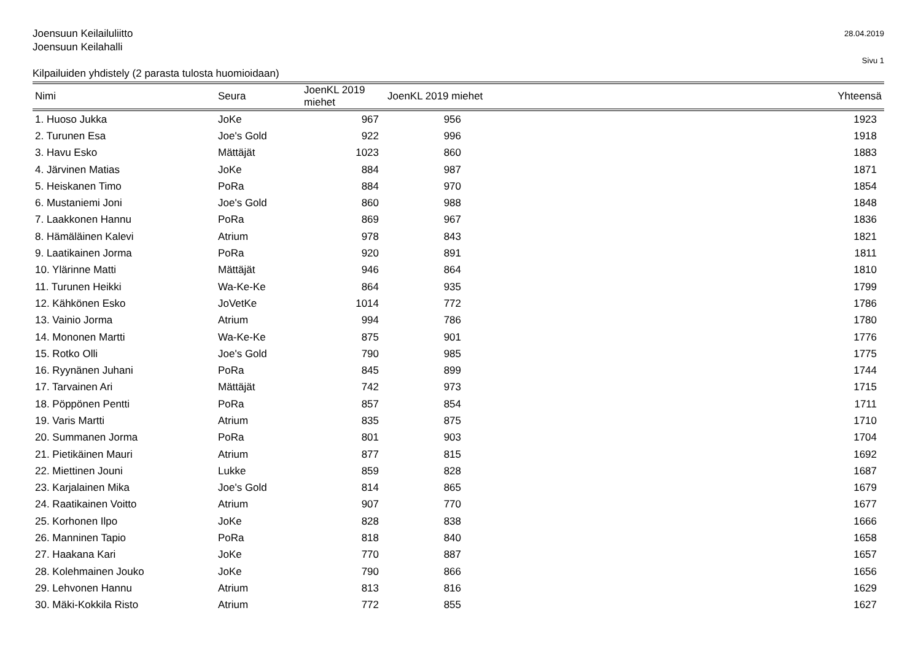Joensuun Keilailuliitto
Joensuun Keilahalli
28.04.2019
Sivu 1
Kilpailuiden yhdistely (2 parasta tulosta huomioidaan)
| Nimi | Seura | JoenKL 2019 miehet | JoenKL 2019 miehet | Yhteensä |
| --- | --- | --- | --- | --- |
| 1. Huoso Jukka | JoKe | 967 | 956 | 1923 |
| 2. Turunen Esa | Joe's Gold | 922 | 996 | 1918 |
| 3. Havu Esko | Mättäjät | 1023 | 860 | 1883 |
| 4. Järvinen Matias | JoKe | 884 | 987 | 1871 |
| 5. Heiskanen Timo | PoRa | 884 | 970 | 1854 |
| 6. Mustaniemi Joni | Joe's Gold | 860 | 988 | 1848 |
| 7. Laakkonen Hannu | PoRa | 869 | 967 | 1836 |
| 8. Hämäläinen Kalevi | Atrium | 978 | 843 | 1821 |
| 9. Laatikainen Jorma | PoRa | 920 | 891 | 1811 |
| 10. Ylärinne Matti | Mättäjät | 946 | 864 | 1810 |
| 11. Turunen Heikki | Wa-Ke-Ke | 864 | 935 | 1799 |
| 12. Kähkönen Esko | JoVetKe | 1014 | 772 | 1786 |
| 13. Vainio Jorma | Atrium | 994 | 786 | 1780 |
| 14. Mononen Martti | Wa-Ke-Ke | 875 | 901 | 1776 |
| 15. Rotko Olli | Joe's Gold | 790 | 985 | 1775 |
| 16. Ryynänen Juhani | PoRa | 845 | 899 | 1744 |
| 17. Tarvainen Ari | Mättäjät | 742 | 973 | 1715 |
| 18. Pöppönen Pentti | PoRa | 857 | 854 | 1711 |
| 19. Varis Martti | Atrium | 835 | 875 | 1710 |
| 20. Summanen Jorma | PoRa | 801 | 903 | 1704 |
| 21. Pietikäinen Mauri | Atrium | 877 | 815 | 1692 |
| 22. Miettinen Jouni | Lukke | 859 | 828 | 1687 |
| 23. Karjalainen Mika | Joe's Gold | 814 | 865 | 1679 |
| 24. Raatikainen Voitto | Atrium | 907 | 770 | 1677 |
| 25. Korhonen Ilpo | JoKe | 828 | 838 | 1666 |
| 26. Manninen Tapio | PoRa | 818 | 840 | 1658 |
| 27. Haakana Kari | JoKe | 770 | 887 | 1657 |
| 28. Kolehmainen Jouko | JoKe | 790 | 866 | 1656 |
| 29. Lehvonen Hannu | Atrium | 813 | 816 | 1629 |
| 30. Mäki-Kokkila Risto | Atrium | 772 | 855 | 1627 |